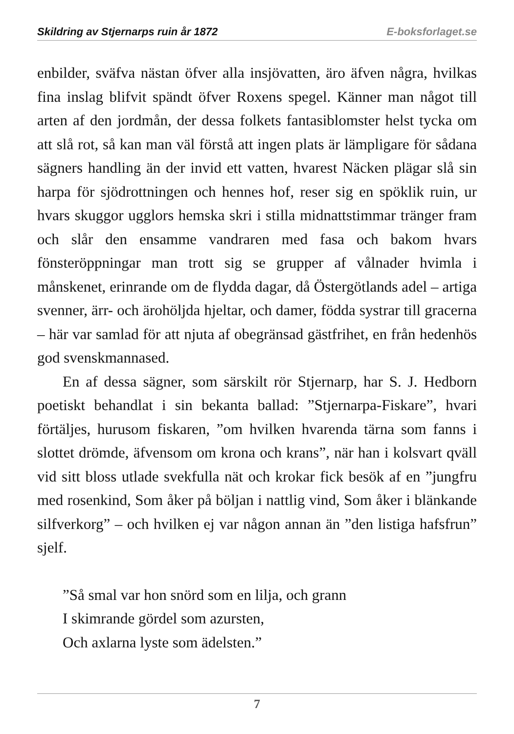Skildring av Stjernarps ruin år 1872 E-boksforlaget.se
enbilder, sväfva nästan öfver alla insjövatten, äro äfven några, hvilkas fina inslag blifvit spändt öfver Roxens spegel. Känner man något till arten af den jordmån, der dessa folkets fantasiblomster helst tycka om att slå rot, så kan man väl förstå att ingen plats är lämpligare för sådana sägners handling än der invid ett vatten, hvarest Näcken plägar slå sin harpa för sjödrottningen och hennes hof, reser sig en spöklik ruin, ur hvars skuggor ugglors hemska skri i stilla midnattstimmar tränger fram och slår den ensamme vandraren med fasa och bakom hvars fönsteröppningar man trott sig se grupper af vålnader hvimla i månskenet, erinrande om de flydda dagar, då Östergötlands adel – artiga svenner, ärr- och ärohöljda hjeltar, och damer, födda systrar till gracerna – här var samlad för att njuta af obegränsad gästfrihet, en från hedenhös god svenskmannased.
En af dessa sägner, som särskilt rör Stjernarp, har S. J. Hedborn poetiskt behandlat i sin bekanta ballad: ”Stjernarpa-Fiskare”, hvari förtäljes, hurusom fiskaren, ”om hvilken hvarenda tärna som fanns i slottet drömde, äfvensom om krona och krans”, när han i kolsvart qväll vid sitt bloss utlade svekfulla nät och krokar fick besök af en ”jungfru med rosenkind, Som åker på böljan i nattlig vind, Som åker i blänkande silfverkorg” – och hvilken ej var någon annan än ”den listiga hafsfrun” sjelf.
”Så smal var hon snörd som en lilja, och grann
I skimrande gördel som azursten,
Och axlarna lyste som ädelsten.”
7